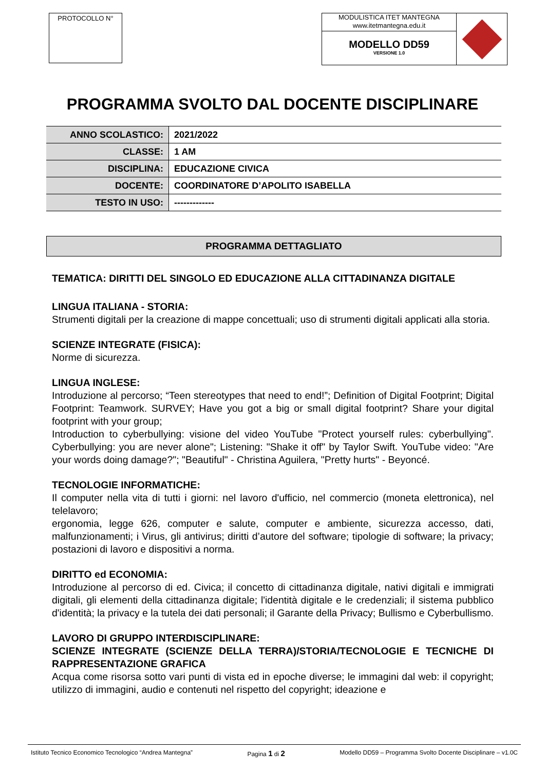PROTOCOLLO N°
MODULISTICA ITET MANTEGNA
www.itetmantegna.edu.it
MODELLO DD59
VERSIONE 1.0
PROGRAMMA SVOLTO DAL DOCENTE DISCIPLINARE
| ANNO SCOLASTICO: | 2021/2022 |
| CLASSE: | 1 AM |
| DISCIPLINA: | EDUCAZIONE CIVICA |
| DOCENTE: | COORDINATORE D’APOLITO ISABELLA |
| TESTO IN USO: | ------------- |
PROGRAMMA DETTAGLIATO
TEMATICA: DIRITTI DEL SINGOLO ED EDUCAZIONE ALLA CITTADINANZA DIGITALE
LINGUA ITALIANA - STORIA:
Strumenti digitali per la creazione di mappe concettuali; uso di strumenti digitali applicati alla storia.
SCIENZE INTEGRATE (FISICA):
Norme di sicurezza.
LINGUA INGLESE:
Introduzione al percorso; “Teen stereotypes that need to end!”; Definition of Digital Footprint; Digital Footprint: Teamwork. SURVEY; Have you got a big or small digital footprint? Share your digital footprint with your group;
Introduction to cyberbullying: visione del video YouTube "Protect yourself rules: cyberbullying". Cyberbullying: you are never alone"; Listening: "Shake it off" by Taylor Swift. YouTube video: "Are your words doing damage?"; "Beautiful" - Christina Aguilera, "Pretty hurts" - Beyoncé.
TECNOLOGIE INFORMATICHE:
Il computer nella vita di tutti i giorni: nel lavoro d'ufficio, nel commercio (moneta elettronica), nel telelavoro;
ergonomia, legge 626, computer e salute, computer e ambiente, sicurezza accesso, dati, malfunzionamenti; i Virus, gli antivirus; diritti d’autore del software; tipologie di software; la privacy; postazioni di lavoro e dispositivi a norma.
DIRITTO ed ECONOMIA:
Introduzione al percorso di ed. Civica; il concetto di cittadinanza digitale, nativi digitali e immigrati digitali, gli elementi della cittadinanza digitale; l'identità digitale e le credenziali; il sistema pubblico d'identità; la privacy e la tutela dei dati personali; il Garante della Privacy; Bullismo e Cyberbullismo.
LAVORO DI GRUPPO INTERDISCIPLINARE:
SCIENZE INTEGRATE (SCIENZE DELLA TERRA)/STORIA/TECNOLOGIE E TECNICHE DI RAPPRESENTAZIONE GRAFICA
Acqua come risorsa sotto vari punti di vista ed in epoche diverse; le immagini dal web: il copyright; utilizzo di immagini, audio e contenuti nel rispetto del copyright; ideazione e
Istituto Tecnico Economico Tecnologico “Andrea Mantegna” Pagina 1 di 2 Modello DD59 – Programma Svolto Docente Disciplinare – v1.0C